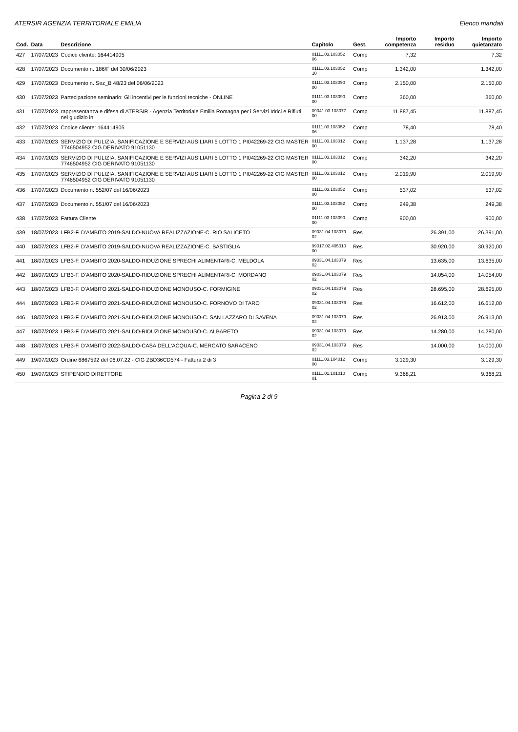ATERSIR AGENZIA TERRITORIALE EMILIA Elenco mandati
| Cod. | Data | Descrizione | Capitolo | Gest. | Importo competenza | Importo residuo | Importo quietanzato |
| --- | --- | --- | --- | --- | --- | --- | --- |
| 427 | 17/07/2023 | Codice cliente: 164414905 | 01111.03.103052 06 | Comp | 7,32 | | 7,32 |
| 428 | 17/07/2023 | Documento n. 186/F del 30/06/2023 | 01111.03.103052 10 | Comp | 1.342,00 | | 1.342,00 |
| 429 | 17/07/2023 | Documento n. Sez_B 48/23 del 06/06/2023 | 01111.03.103090 00 | Comp | 2.150,00 | | 2.150,00 |
| 430 | 17/07/2023 | Partecipazione seminario: Gli incentivi per le funzioni tecniche - ONLINE | 01111.03.103090 00 | Comp | 360,00 | | 360,00 |
| 431 | 17/07/2023 | rappresentanza e difesa di ATERSIR - Agenzia Territoriale Emilia Romagna per i Servizi Idrici e Rifiuti nel giudizio in | 09041.03.103077 00 | Comp | 11.887,45 | | 11.887,45 |
| 432 | 17/07/2023 | Codice cliente: 164414905 | 01111.03.103052 06 | Comp | 78,40 | | 78,40 |
| 433 | 17/07/2023 | SERVIZIO DI PULIZIA, SANIFICAZIONE E SERVIZI AUSILIARI 5 LOTTO 1 PI042269-22 CIG MASTER 7746504952 CIG DERIVATO 91051130 | 01111.03.103012 00 | Comp | 1.137,28 | | 1.137,28 |
| 434 | 17/07/2023 | SERVIZIO DI PULIZIA, SANIFICAZIONE E SERVIZI AUSILIARI 5 LOTTO 1 PI042269-22 CIG MASTER 7746504952 CIG DERIVATO 91051130 | 01111.03.103012 00 | Comp | 342,20 | | 342,20 |
| 435 | 17/07/2023 | SERVIZIO DI PULIZIA, SANIFICAZIONE E SERVIZI AUSILIARI 5 LOTTO 1 PI042269-22 CIG MASTER 7746504952 CIG DERIVATO 91051130 | 01111.03.103012 00 | Comp | 2.019,90 | | 2.019,90 |
| 436 | 17/07/2023 | Documento n. 552/07 del 16/06/2023 | 01111.03.103052 00 | Comp | 537,02 | | 537,02 |
| 437 | 17/07/2023 | Documento n. 551/07 del 16/06/2023 | 01111.03.103052 00 | Comp | 249,38 | | 249,38 |
| 438 | 17/07/2023 | Fattura Cliente | 01111.03.103090 00 | Comp | 900,00 | | 900,00 |
| 439 | 18/07/2023 | LFB2-F. D'AMBITO 2019-SALDO-NUOVA REALIZZAZIONE-C. RIO SALICETO | 09031.04.103079 02 | Res | | 26.391,00 | 26.391,00 |
| 440 | 18/07/2023 | LFB2-F. D'AMBITO 2019-SALDO-NUOVA REALIZZAZIONE-C. BASTIGLIA | 99017.02.405010 00 | Res | | 30.920,00 | 30.920,00 |
| 441 | 18/07/2023 | LFB3-F. D'AMBITO 2020-SALDO-RIDUZIONE SPRECHI ALIMENTARI-C. MELDOLA | 09031.04.103079 02 | Res | | 13.635,00 | 13.635,00 |
| 442 | 18/07/2023 | LFB3-F. D'AMBITO 2020-SALDO-RIDUZIONE SPRECHI ALIMENTARI-C. MORDANO | 09031.04.103079 02 | Res | | 14.054,00 | 14.054,00 |
| 443 | 18/07/2023 | LFB3-F. D'AMBITO 2021-SALDO-RIDUZIONE MONOUSO-C. FORMIGINE | 09031.04.103079 02 | Res | | 28.695,00 | 28.695,00 |
| 444 | 18/07/2023 | LFB3-F. D'AMBITO 2021-SALDO-RIDUZIONE MONOUSO-C. FORNOVO DI TARO | 09031.04.103079 02 | Res | | 16.612,00 | 16.612,00 |
| 446 | 18/07/2023 | LFB3-F. D'AMBITO 2021-SALDO-RIDUZIONE MONOUSO-C. SAN LAZZARO DI SAVENA | 09031.04.103079 02 | Res | | 26.913,00 | 26.913,00 |
| 447 | 18/07/2023 | LFB3-F. D'AMBITO 2021-SALDO-RIDUZIONE MONOUSO-C. ALBARETO | 09031.04.103079 02 | Res | | 14.280,00 | 14.280,00 |
| 448 | 18/07/2023 | LFB3-F. D'AMBITO 2022-SALDO-CASA DELL'ACQUA-C. MERCATO SARACENO | 09031.04.103079 02 | Res | | 14.000,00 | 14.000,00 |
| 449 | 19/07/2023 | Ordine 6867592 del 06.07.22 - CIG ZBD36CD574 - Fattura 2 di 3 | 01111.03.104012 00 | Comp | 3.129,30 | | 3.129,30 |
| 450 | 19/07/2023 | STIPENDIO DIRETTORE | 01111.01.101010 01 | Comp | 9.368,21 | | 9.368,21 |
Pagina 2 di 9